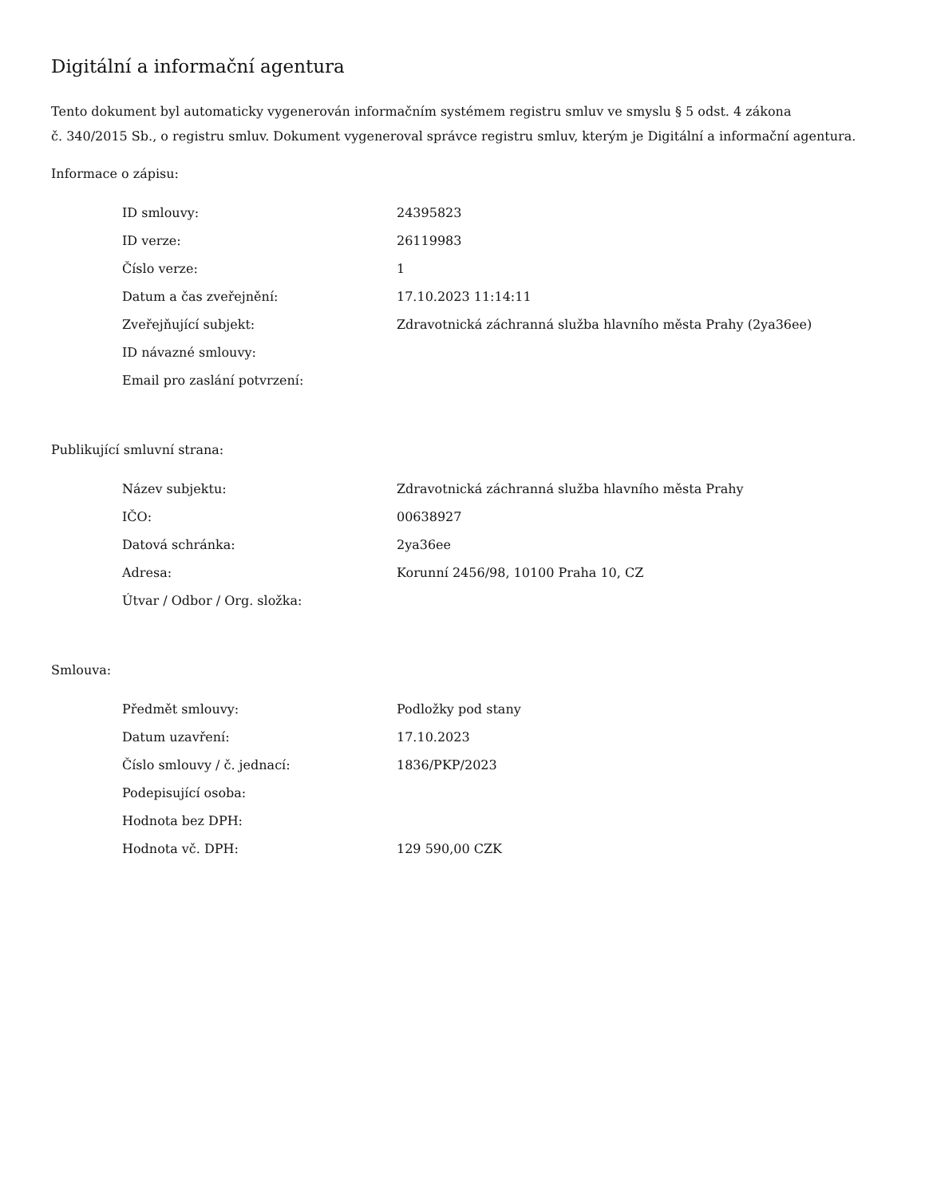Digitální a informační agentura
Tento dokument byl automaticky vygenerován informačním systémem registru smluv ve smyslu § 5 odst. 4 zákona
č. 340/2015 Sb., o registru smluv. Dokument vygeneroval správce registru smluv, kterým je Digitální a informační agentura.
Informace o zápisu:
| ID smlouvy: | 24395823 |
| ID verze: | 26119983 |
| Číslo verze: | 1 |
| Datum a čas zveřejnění: | 17.10.2023 11:14:11 |
| Zveřejňující subjekt: | Zdravotnická záchranná služba hlavního města Prahy (2ya36ee) |
| ID návazné smlouvy: | |
| Email pro zaslání potvrzení: | |
Publikující smluvní strana:
| Název subjektu: | Zdravotnická záchranná služba hlavního města Prahy |
| IČO: | 00638927 |
| Datová schránka: | 2ya36ee |
| Adresa: | Korunní 2456/98, 10100 Praha 10, CZ |
| Útvar / Odbor / Org. složka: | |
Smlouva:
| Předmět smlouvy: | Podložky pod stany |
| Datum uzavření: | 17.10.2023 |
| Číslo smlouvy / č. jednací: | 1836/PKP/2023 |
| Podepisující osoba: | |
| Hodnota bez DPH: | |
| Hodnota vč. DPH: | 129 590,00 CZK |